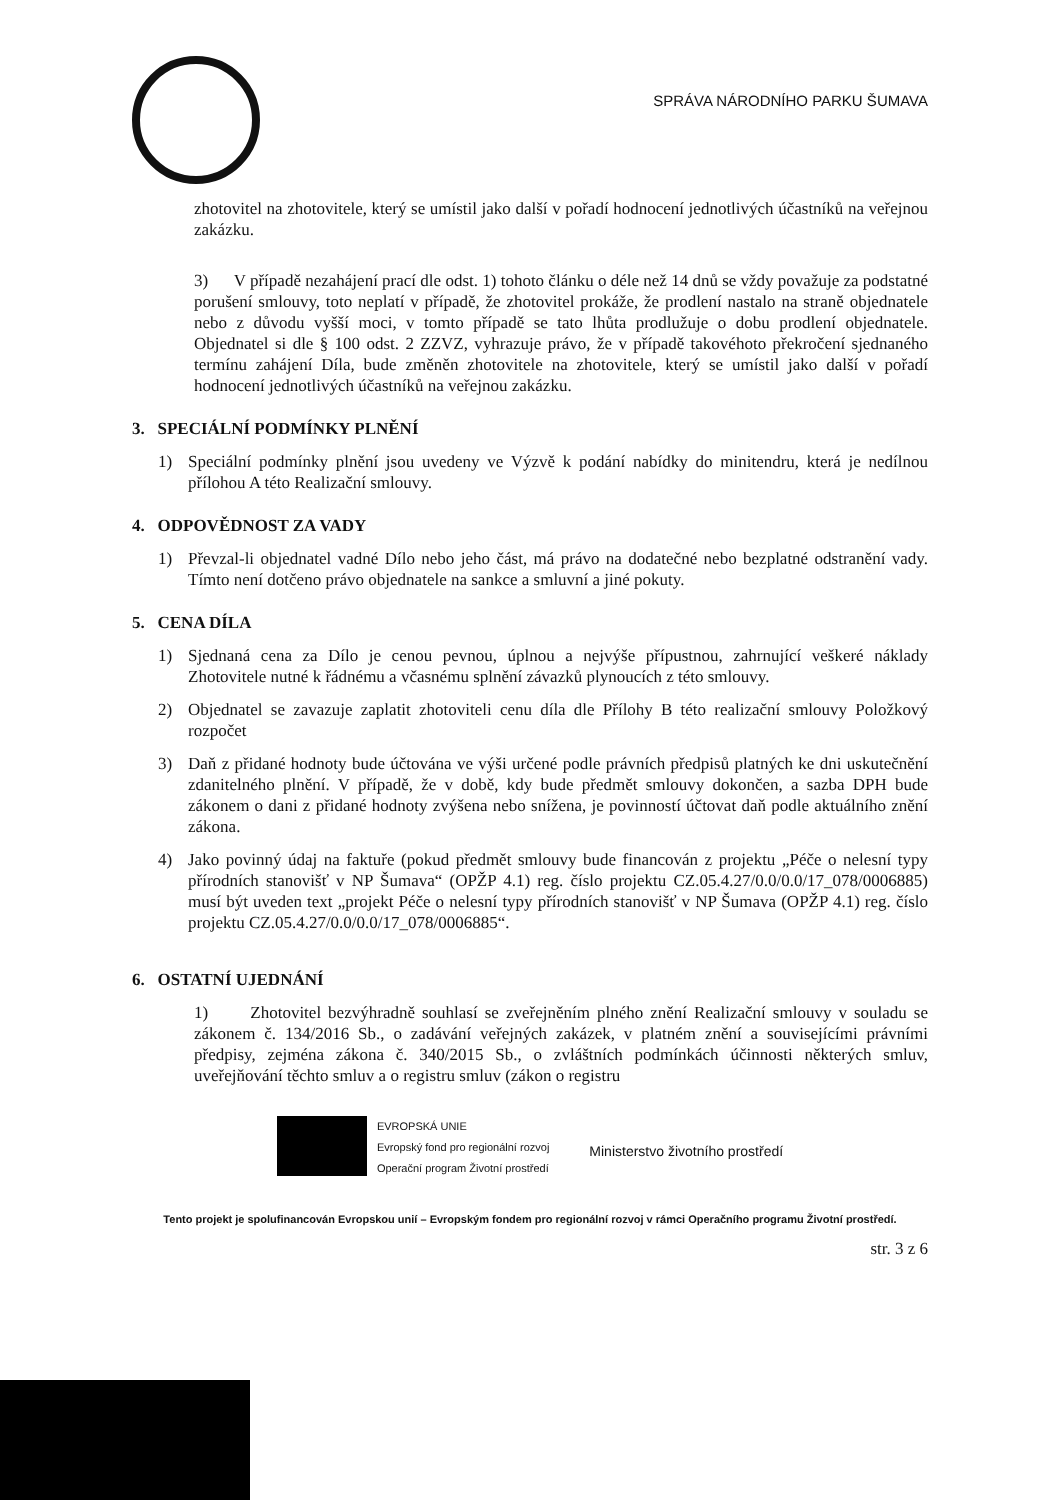SPRÁVA NÁRODNÍHO PARKU ŠUMAVA
zhotovitel na zhotovitele, který se umístil jako další v pořadí hodnocení jednotlivých účastníků na veřejnou zakázku.
3) V případě nezahájení prací dle odst. 1) tohoto článku o déle než 14 dnů se vždy považuje za podstatné porušení smlouvy, toto neplatí v případě, že zhotovitel prokáže, že prodlení nastalo na straně objednatele nebo z důvodu vyšší moci, v tomto případě se tato lhůta prodlužuje o dobu prodlení objednatele. Objednatel si dle § 100 odst. 2 ZZVZ, vyhrazuje právo, že v případě takovéhoto překročení sjednaného termínu zahájení Díla, bude změněn zhotovitele na zhotovitele, který se umístil jako další v pořadí hodnocení jednotlivých účastníků na veřejnou zakázku.
3. SPECIÁLNÍ PODMÍNKY PLNĚNÍ
1) Speciální podmínky plnění jsou uvedeny ve Výzvě k podání nabídky do minitendru, která je nedílnou přílohou A této Realizační smlouvy.
4. ODPOVĚDNOST ZA VADY
1) Převzal-li objednatel vadné Dílo nebo jeho část, má právo na dodatečné nebo bezplatné odstranění vady. Tímto není dotčeno právo objednatele na sankce a smluvní a jiné pokuty.
5. CENA DÍLA
1) Sjednaná cena za Dílo je cenou pevnou, úplnou a nejvýše přípustnou, zahrnující veškeré náklady Zhotovitele nutné k řádnému a včasnému splnění závazků plynoucích z této smlouvy.
2) Objednatel se zavazuje zaplatit zhotoviteli cenu díla dle Přílohy B této realizační smlouvy Položkový rozpočet
3) Daň z přidané hodnoty bude účtována ve výši určené podle právních předpisů platných ke dni uskutečnění zdanitelného plnění. V případě, že v době, kdy bude předmět smlouvy dokončen, a sazba DPH bude zákonem o dani z přidané hodnoty zvýšena nebo snížena, je povinností účtovat daň podle aktuálního znění zákona.
4) Jako povinný údaj na faktuře (pokud předmět smlouvy bude financován z projektu „Péče o nelesní typy přírodních stanovišť v NP Šumava“ (OPŽP 4.1) reg. číslo projektu CZ.05.4.27/0.0/0.0/17_078/0006885) musí být uveden text „projekt Péče o nelesní typy přírodních stanovišť v NP Šumava (OPŽP 4.1) reg. číslo projektu CZ.05.4.27/0.0/0.0/17_078/0006885“.
6. OSTATNÍ UJEDNÁNÍ
1) Zhotovitel bezvýhradně souhlasí se zveřejněním plného znění Realizační smlouvy v souladu se zákonem č. 134/2016 Sb., o zadávání veřejných zakázek, v platném znění a souvisejícími právními předpisy, zejména zákona č. 340/2015 Sb., o zvláštních podmínkách účinnosti některých smluv, uveřejňování těchto smluv a o registru smluv (zákon o registru
EVROPSKÁ UNIE
Evropský fond pro regionální rozvoj
Operační program Životní prostředí
Ministerstvo životního prostředí
Tento projekt je spolufinancován Evropskou unií – Evropským fondem pro regionální rozvoj v rámci Operačního programu Životní prostředí.
str. 3 z 6